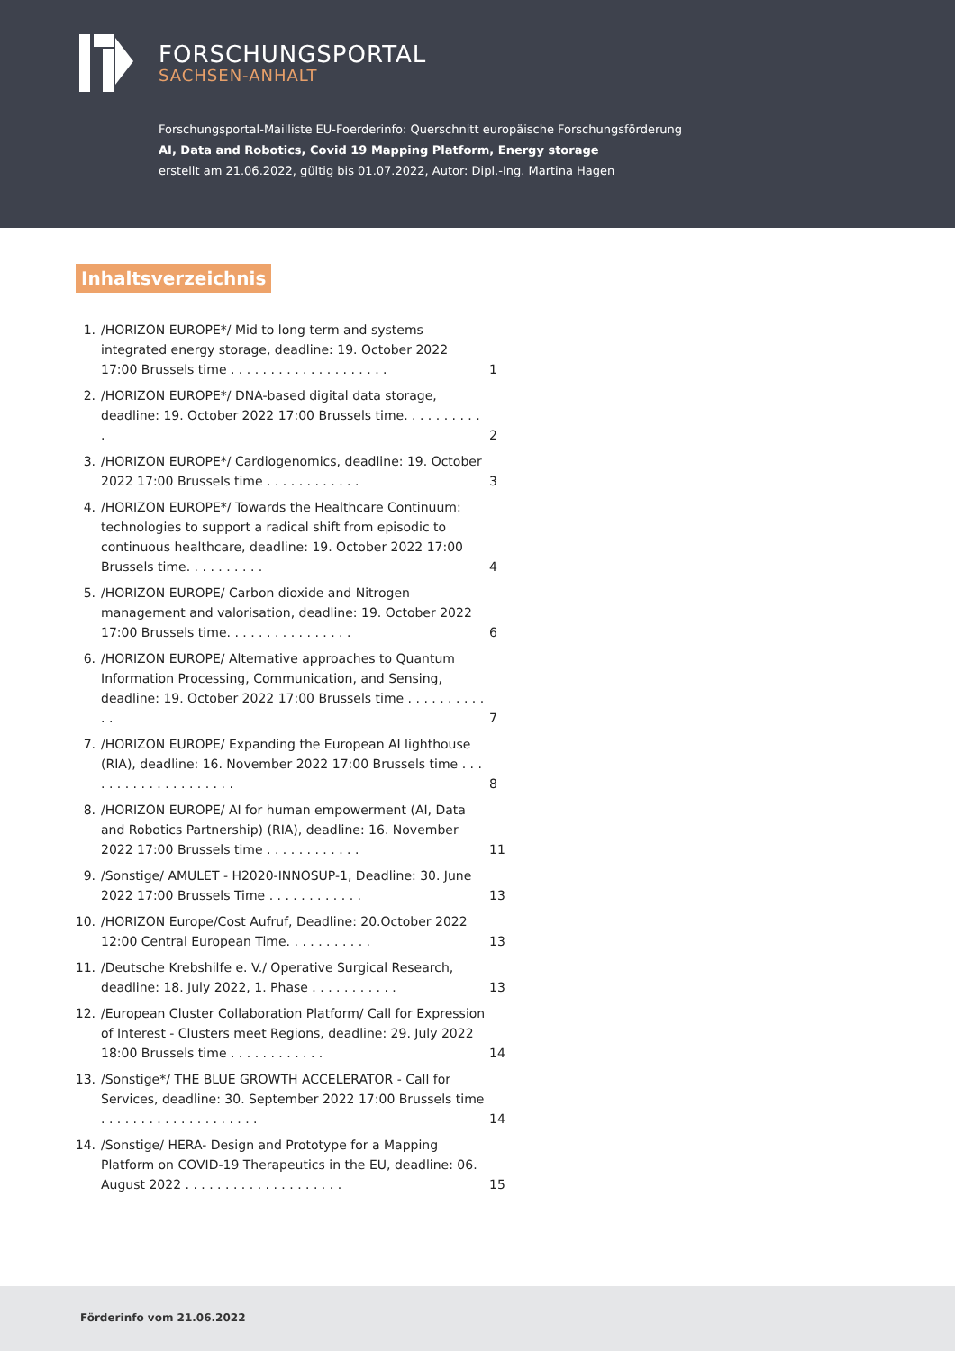FORSCHUNGSPORTAL
SACHSEN-ANHALT
Forschungsportal-Mailliste EU-Foerderinfo: Querschnitt europäische Forschungsförderung
AI, Data and Robotics, Covid 19 Mapping Platform, Energy storage
erstellt am 21.06.2022, gültig bis 01.07.2022, Autor: Dipl.-Ing. Martina Hagen
Inhaltsverzeichnis
1. /HORIZON EUROPE*/ Mid to long term and systems integrated energy storage, deadline: 19. October 2022 17:00 Brussels time . . . . . . . . . . . . . . . . . . . . 1
2. /HORIZON EUROPE*/ DNA-based digital data storage, deadline: 19. October 2022 17:00 Brussels time. . . . . . . . . . . 2
3. /HORIZON EUROPE*/ Cardiogenomics, deadline: 19. October 2022 17:00 Brussels time . . . . . . . . . . . . 3
4. /HORIZON EUROPE*/ Towards the Healthcare Continuum: technologies to support a radical shift from episodic to continuous healthcare, deadline: 19. October 2022 17:00 Brussels time. . . . . . . . . . 4
5. /HORIZON EUROPE/ Carbon dioxide and Nitrogen management and valorisation, deadline: 19. October 2022 17:00 Brussels time. . . . . . . . . . . . . . . . 6
6. /HORIZON EUROPE/ Alternative approaches to Quantum Information Processing, Communication, and Sensing, deadline: 19. October 2022 17:00 Brussels time . . . . . . . . . . . . 7
7. /HORIZON EUROPE/ Expanding the European AI lighthouse (RIA), deadline: 16. November 2022 17:00 Brussels time . . . . . . . . . . . . . . . . . . . . 8
8. /HORIZON EUROPE/ AI for human empowerment (AI, Data and Robotics Partnership) (RIA), deadline: 16. November 2022 17:00 Brussels time . . . . . . . . . . . . 11
9. /Sonstige/ AMULET - H2020-INNOSUP-1, Deadline: 30. June 2022 17:00 Brussels Time . . . . . . . . . . . . 13
10. /HORIZON Europe/Cost Aufruf, Deadline: 20.October 2022 12:00 Central European Time. . . . . . . . . . . 13
11. /Deutsche Krebshilfe e. V./ Operative Surgical Research, deadline: 18. July 2022, 1. Phase . . . . . . . . . . . 13
12. /European Cluster Collaboration Platform/ Call for Expression of Interest - Clusters meet Regions, deadline: 29. July 2022 18:00 Brussels time . . . . . . . . . . . . 14
13. /Sonstige*/ THE BLUE GROWTH ACCELERATOR - Call for Services, deadline: 30. September 2022 17:00 Brussels time . . . . . . . . . . . . . . . . . . . . 14
14. /Sonstige/ HERA- Design and Prototype for a Mapping Platform on COVID-19 Therapeutics in the EU, deadline: 06. August 2022 . . . . . . . . . . . . . . . . . . . . 15
Förderinfo vom 21.06.2022